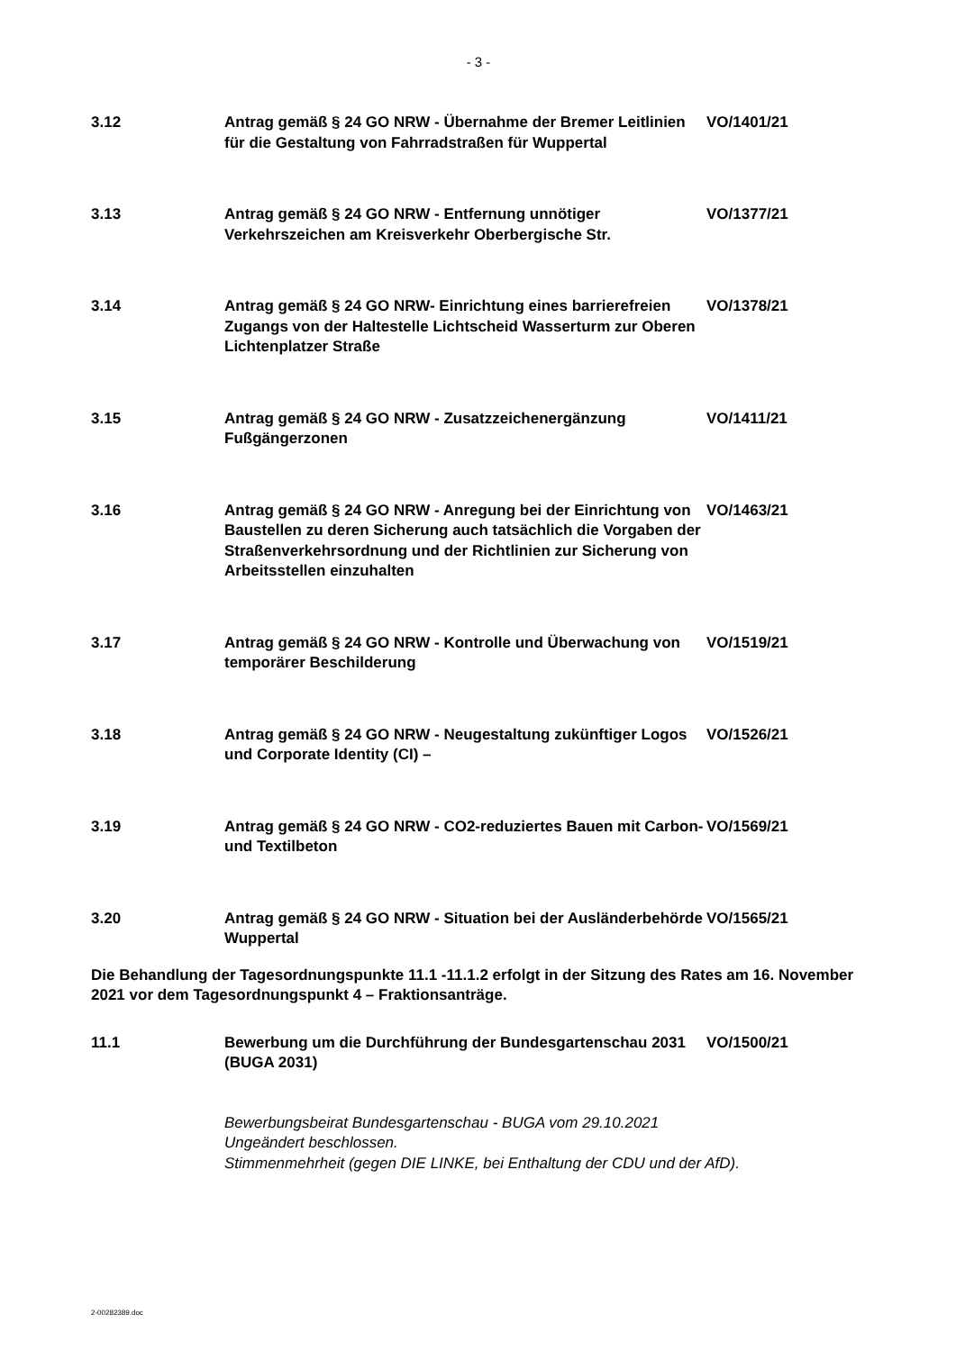- 3 -
3.12 Antrag gemäß § 24 GO NRW - Übernahme der Bremer Leitlinien für die Gestaltung von Fahrradstraßen für Wuppertal
VO/1401/21
3.13 Antrag gemäß § 24 GO NRW - Entfernung unnötiger Verkehrszeichen am Kreisverkehr Oberbergische Str.
VO/1377/21
3.14 Antrag gemäß § 24 GO NRW- Einrichtung eines barrierefreien Zugangs von der Haltestelle Lichtscheid Wasserturm zur Oberen Lichtenplatzer Straße
VO/1378/21
3.15 Antrag gemäß § 24 GO NRW - Zusatzzeichenergänzung Fußgängerzonen
VO/1411/21
3.16 Antrag gemäß § 24 GO NRW - Anregung bei der Einrichtung von Baustellen zu deren Sicherung auch tatsächlich die Vorgaben der Straßenverkehrsordnung und der Richtlinien zur Sicherung von Arbeitsstellen einzuhalten
VO/1463/21
3.17 Antrag gemäß § 24 GO NRW - Kontrolle und Überwachung von temporärer Beschilderung
VO/1519/21
3.18 Antrag gemäß § 24 GO NRW - Neugestaltung zukünftiger Logos und Corporate Identity (CI) –
VO/1526/21
3.19 Antrag gemäß § 24 GO NRW - CO2-reduziertes Bauen mit Carbon- und Textilbeton
VO/1569/21
3.20 Antrag gemäß § 24 GO NRW - Situation bei der Ausländerbehörde Wuppertal
VO/1565/21
Die Behandlung der Tagesordnungspunkte 11.1 -11.1.2 erfolgt in der Sitzung des Rates am 16. November 2021 vor dem Tagesordnungspunkt 4 – Fraktionsanträge.
11.1 Bewerbung um die Durchführung der Bundesgartenschau 2031 (BUGA 2031)
VO/1500/21
Bewerbungsbeirat Bundesgartenschau - BUGA vom 29.10.2021
Ungeändert beschlossen.
Stimmenmehrheit (gegen DIE LINKE, bei Enthaltung der CDU und der AfD).
2-00282389.doc